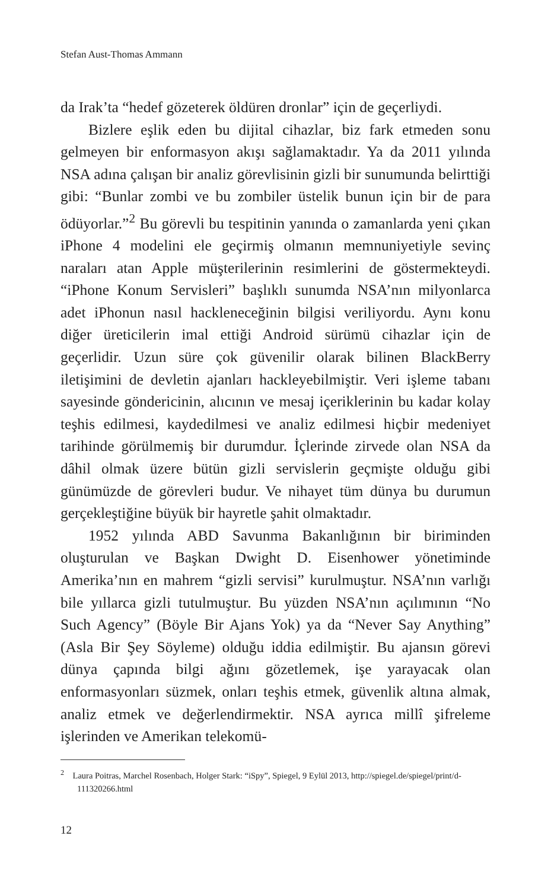Stefan Aust-Thomas Ammann
da Irak’ta “hedef gözeterek öldüren dronlar” için de geçerliydi.
Bizlere eşlik eden bu dijital cihazlar, biz fark etmeden sonu gelmeyen bir enformasyon akışı sağlamaktadır. Ya da 2011 yılında NSA adına çalışan bir analiz görevlisinin gizli bir sunumunda belirttiği gibi: “Bunlar zombi ve bu zombiler üstelik bunun için bir de para ödüyorlar.”<sup>2</sup> Bu görevli bu tespitinin yanında o zamanlarda yeni çıkan iPhone 4 modelini ele geçirmiş olmanın memnuniyetiyle sevinç naraları atan Apple müşterilerinin resimlerini de göstermekteydi. “iPhone Konum Servisleri” başlıklı sunumda NSA’nın milyonlarca adet iPhonun nasıl hackleneceğinin bilgisi veriliyordu. Aynı konu diğer üreticilerin imal ettiği Android sürümü cihazlar için de geçerlidir. Uzun süre çok güvenilir olarak bilinen BlackBerry iletişimini de devletin ajanları hackleyebilmiştir. Veri işleme tabanı sayesinde göndericinin, alıcının ve mesaj içeriklerinin bu kadar kolay teşhis edilmesi, kaydedilmesi ve analiz edilmesi hiçbir medeniyet tarihinde görülmemiş bir durumdur. İçlerinde zirvede olan NSA da dâhil olmak üzere bütün gizli servislerin geçmişte olduğu gibi günümüzde de görevleri budur. Ve nihayet tüm dünya bu durumun gerçekleştiğine büyük bir hayretle şahit olmaktadır.
1952 yılında ABD Savunma Bakanlığının bir biriminden oluşturulan ve Başkan Dwight D. Eisenhower yönetiminde Amerika’nın en mahrem “gizli servisi” kurulmuştur. NSA’nın varlığı bile yıllarca gizli tutulmuştur. Bu yüzden NSA’nın açılımının “No Such Agency” (Böyle Bir Ajans Yok) ya da “Never Say Anything” (Asla Bir Şey Söyleme) olduğu iddia edilmiştir. Bu ajansın görevi dünya çapında bilgi ağını gözetlemek, işe yarayacak olan enformasyonları süzmek, onları teşhis etmek, güvenlik altına almak, analiz etmek ve değerlendirmektir. NSA ayrıca millî şifreleme işlerinden ve Amerikan telekomü-
<sup>2</sup> Laura Poitras, Marchel Rosenbach, Holger Stark: “iSpy”, Spiegel, 9 Eylül 2013, http://spiegel.de/spiegel/print/d-111320266.html
12